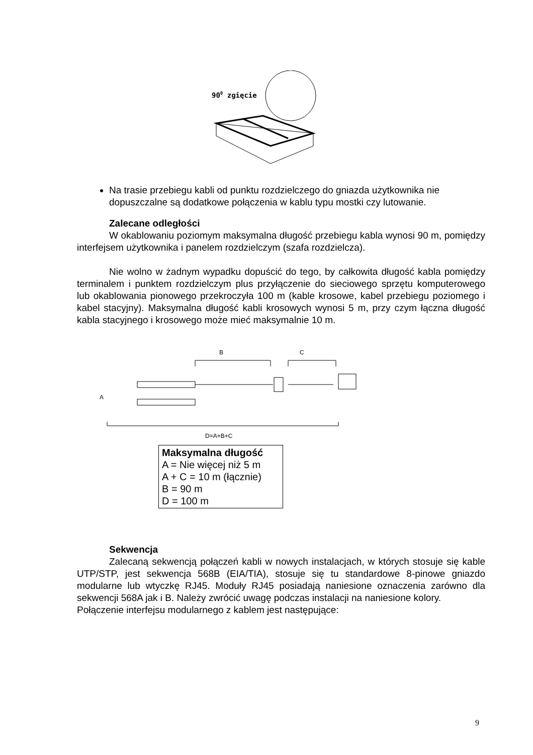900 zgięcie
Na trasie przebiegu kabli od punktu rozdzielczego do gniazda użytkownika nie dopuszczalne są dodatkowe połączenia w kablu typu mostki czy lutowanie.
Zalecane odległości
W okablowaniu poziomym maksymalna długość przebiegu kabla wynosi 90 m, pomiędzy interfejsem użytkownika i panelem rozdzielczym (szafa rozdzielcza).
Nie wolno w żadnym wypadku dopuścić do tego, by całkowita długość kabla pomiędzy terminalem i punktem rozdzielczym plus przyłączenie do sieciowego sprzętu komputerowego lub okablowania pionowego przekroczyła 100 m (kable krosowe, kabel przebiegu poziomego i kabel stacyjny). Maksymalna długość kabli krosowych wynosi 5 m, przy czym łączna długość kabla stacyjnego i krosowego może mieć maksymalnie 10 m.
B
C
A
D=A+B+C
Maksymalna długość
A = Nie więcej niż 5 m
A + C = 10 m (łącznie)
B = 90 m
D = 100 m
Sekwencja
Zalecaną sekwencją połączeń kabli w nowych instalacjach, w których stosuje się kable UTP/STP, jest sekwencja 568B (EIA/TIA), stosuje się tu standardowe 8-pinowe gniazdo modularne lub wtyczkę RJ45. Moduły RJ45 posiadają naniesione oznaczenia zarówno dla sekwencji 568A jak i B. Należy zwrócić uwagę podczas instalacji na naniesione kolory.
Połączenie interfejsu modularnego z kablem jest następujące:
9